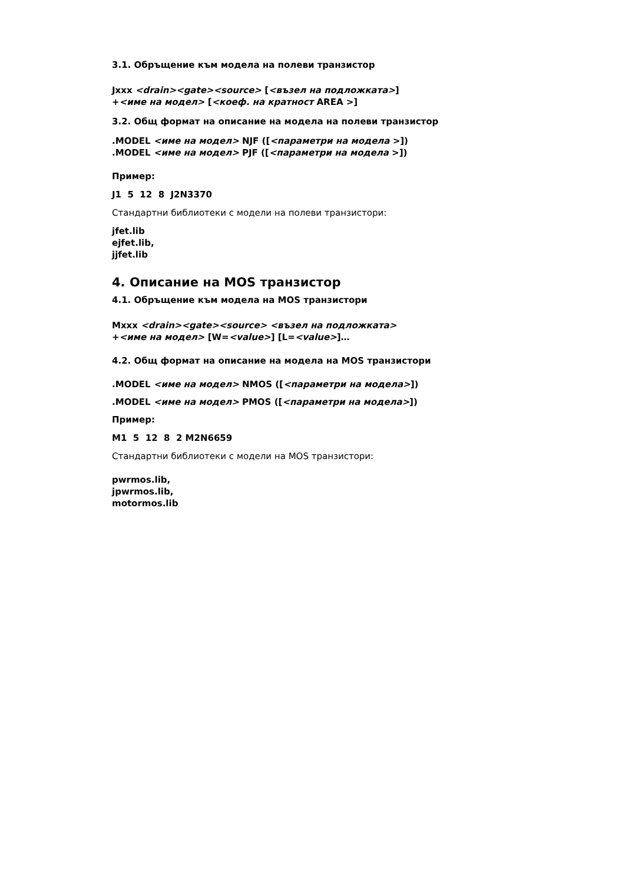3.1. Обръщение към модела на полеви транзистор
Jxxx <drain><gate><source> [<възел на подложката>]
+<име на модел> [<коеф. на кратност AREA >]
3.2. Общ формат на описание на модела на полеви транзистор
.MODEL <име на модел> NJF ([<параметри на модела >])
.MODEL <име на модел> PJF ([<параметри на модела >])
Пример:
J1 5 12 8 J2N3370
Стандартни библиотеки с модели на полеви транзистори:
jfet.lib
ejfet.lib,
jjfet.lib
4. Описание на MOS транзистор
4.1. Обръщение към модела на MOS транзистори
Mxxx <drain><gate><source> <възел на подложката>
+<име на модел> [W=<value>] [L=<value>]…
4.2. Общ формат на описание на модела на MOS транзистори
.MODEL <име на модел> NMOS ([<параметри на модела>])
.MODEL <име на модел> PMOS ([<параметри на модела>])
Пример:
M1 5 12 8 2 M2N6659
Стандартни библиотеки с модели на MOS транзистори:
pwrmos.lib,
jpwrmos.lib,
motormos.lib